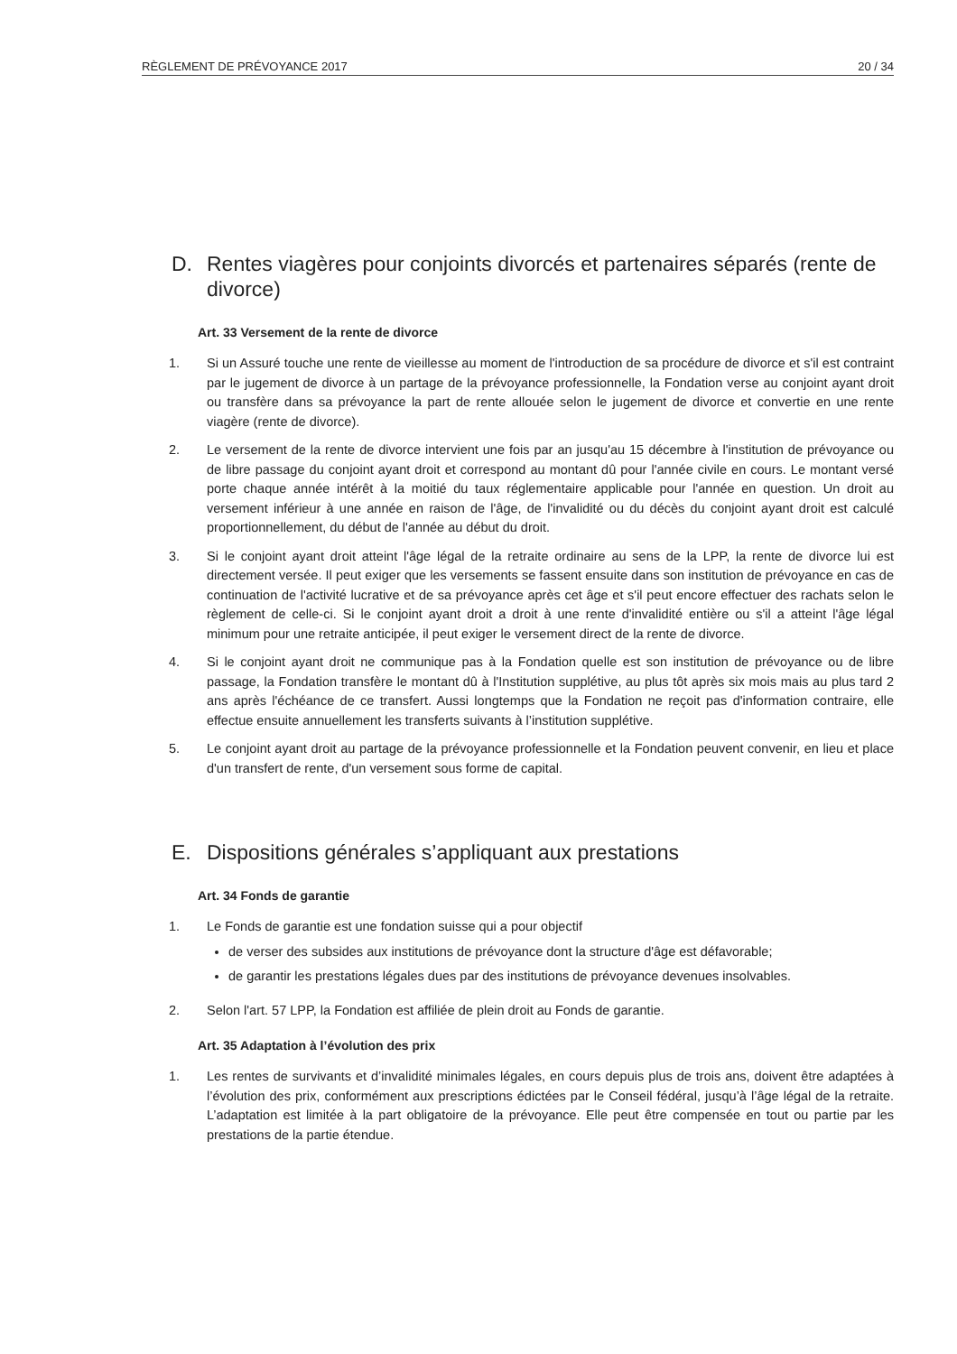RÈGLEMENT DE PRÉVOYANCE 2017 20 / 34
D. Rentes viagères pour conjoints divorcés et partenaires séparés (rente de divorce)
Art. 33 Versement de la rente de divorce
1. Si un Assuré touche une rente de vieillesse au moment de l'introduction de sa procédure de divorce et s'il est contraint par le jugement de divorce à un partage de la prévoyance professionnelle, la Fondation verse au conjoint ayant droit ou transfère dans sa prévoyance la part de rente allouée selon le jugement de divorce et convertie en une rente viagère (rente de divorce).
2. Le versement de la rente de divorce intervient une fois par an jusqu'au 15 décembre à l'institution de prévoyance ou de libre passage du conjoint ayant droit et correspond au montant dû pour l'année civile en cours. Le montant versé porte chaque année intérêt à la moitié du taux réglementaire applicable pour l'année en question. Un droit au versement inférieur à une année en raison de l'âge, de l'invalidité ou du décès du conjoint ayant droit est calculé proportionnellement, du début de l'année au début du droit.
3. Si le conjoint ayant droit atteint l'âge légal de la retraite ordinaire au sens de la LPP, la rente de divorce lui est directement versée. Il peut exiger que les versements se fassent ensuite dans son institution de prévoyance en cas de continuation de l'activité lucrative et de sa prévoyance après cet âge et s'il peut encore effectuer des rachats selon le règlement de celle-ci. Si le conjoint ayant droit a droit à une rente d'invalidité entière ou s'il a atteint l'âge légal minimum pour une retraite anticipée, il peut exiger le versement direct de la rente de divorce.
4. Si le conjoint ayant droit ne communique pas à la Fondation quelle est son institution de prévoyance ou de libre passage, la Fondation transfère le montant dû à l'Institution supplétive, au plus tôt après six mois mais au plus tard 2 ans après l'échéance de ce transfert. Aussi longtemps que la Fondation ne reçoit pas d'information contraire, elle effectue ensuite annuellement les transferts suivants à l’institution supplétive.
5. Le conjoint ayant droit au partage de la prévoyance professionnelle et la Fondation peuvent convenir, en lieu et place d'un transfert de rente, d'un versement sous forme de capital.
E. Dispositions générales s’appliquant aux prestations
Art. 34 Fonds de garantie
1. Le Fonds de garantie est une fondation suisse qui a pour objectif
de verser des subsides aux institutions de prévoyance dont la structure d'âge est défavorable;
de garantir les prestations légales dues par des institutions de prévoyance devenues insolvables.
2. Selon l'art. 57 LPP, la Fondation est affiliée de plein droit au Fonds de garantie.
Art. 35 Adaptation à l’évolution des prix
1. Les rentes de survivants et d’invalidité minimales légales, en cours depuis plus de trois ans, doivent être adaptées à l’évolution des prix, conformément aux prescriptions édictées par le Conseil fédéral, jusqu’à l’âge légal de la retraite. L’adaptation est limitée à la part obligatoire de la prévoyance. Elle peut être compensée en tout ou partie par les prestations de la partie étendue.